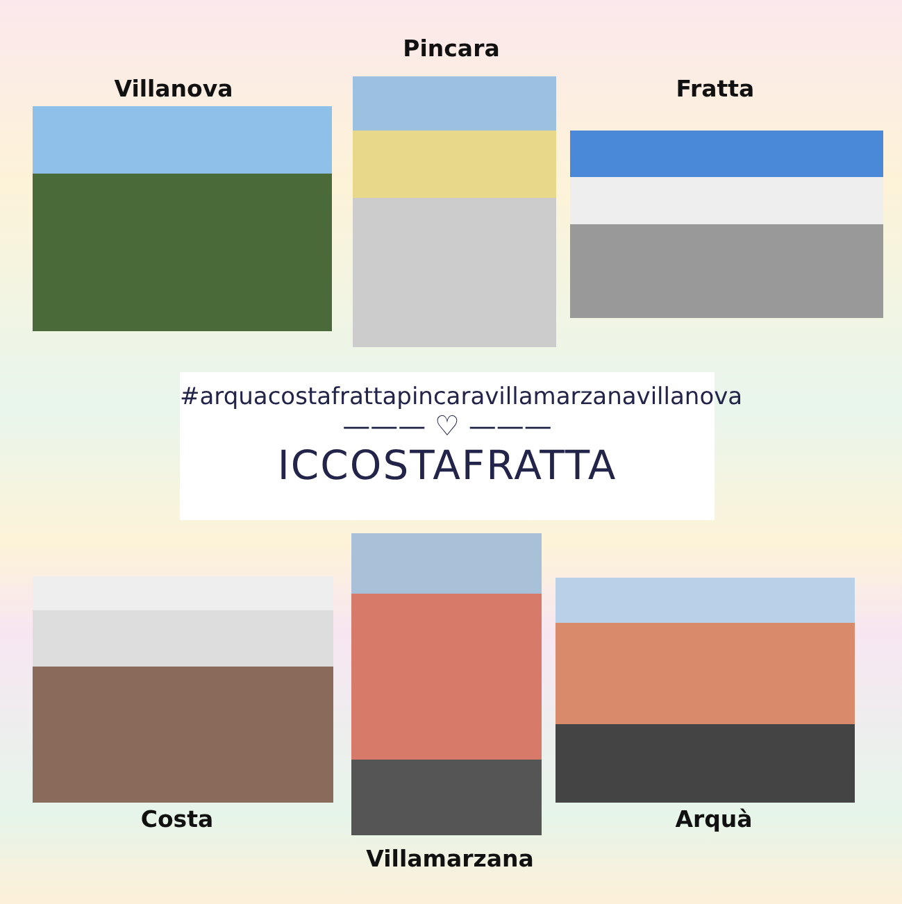Pincara
Villanova Fratta
#arquacostafrattapincaravillamarzanavillanova
——— ♡ ———
ICCOSTAFRATTA
Costa Arquà
Villamarzana